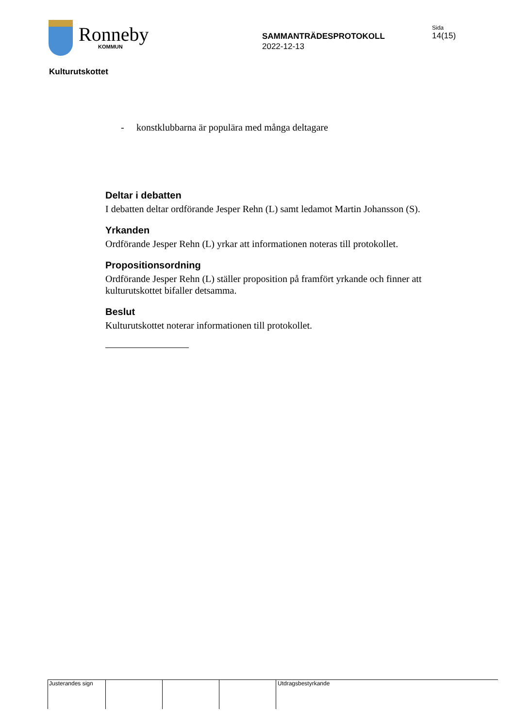Ronneby
KOMMUN
SAMMANTRÄDESPROTOKOLL
2022-12-13
Sida
14(15)
Kulturutskottet
- konstklubbarna är populära med många deltagare
Deltar i debatten
I debatten deltar ordförande Jesper Rehn (L) samt ledamot Martin Johansson (S).
Yrkanden
Ordförande Jesper Rehn (L) yrkar att informationen noteras till protokollet.
Propositionsordning
Ordförande Jesper Rehn (L) ställer proposition på framfört yrkande och finner att kulturutskottet bifaller detsamma.
Beslut
Kulturutskottet noterar informationen till protokollet.
Justerandes sign Utdragsbestyrkande